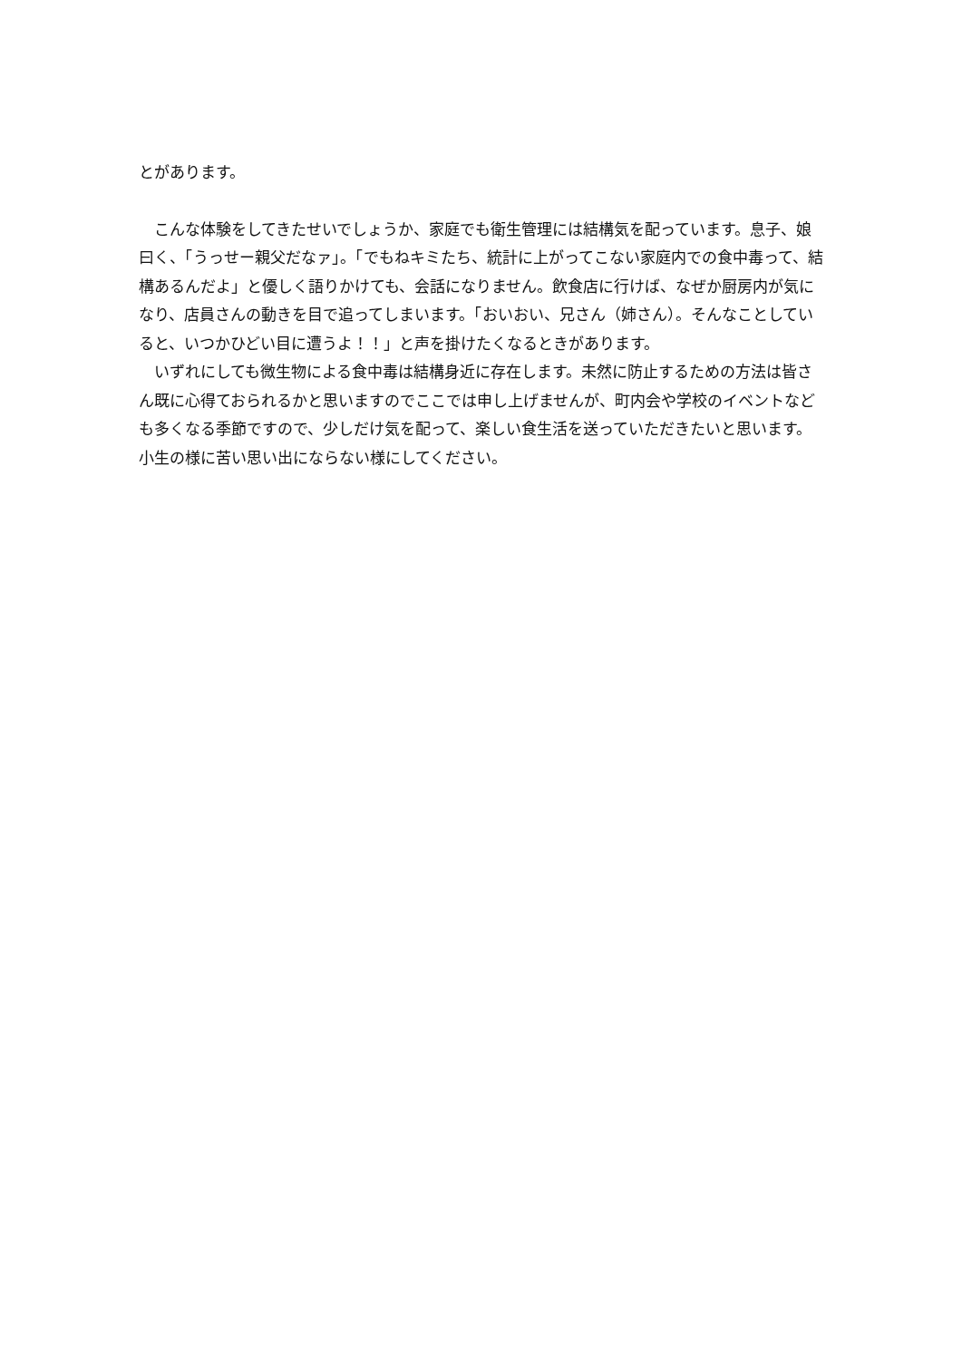とがあります。
　こんな体験をしてきたせいでしょうか、家庭でも衛生管理には結構気を配っています。息子、娘曰く、「うっせー親父だなァ」。「でもねキミたち、統計に上がってこない家庭内での食中毒って、結構あるんだよ」と優しく語りかけても、会話になりません。飲食店に行けば、なぜか厨房内が気になり、店員さんの動きを目で追ってしまいます。「おいおい、兄さん（姉さん）。そんなことしていると、いつかひどい目に遭うよ！！」と声を掛けたくなるときがあります。
　いずれにしても微生物による食中毒は結構身近に存在します。未然に防止するための方法は皆さん既に心得ておられるかと思いますのでここでは申し上げませんが、町内会や学校のイベントなども多くなる季節ですので、少しだけ気を配って、楽しい食生活を送っていただきたいと思います。小生の様に苦い思い出にならない様にしてください。